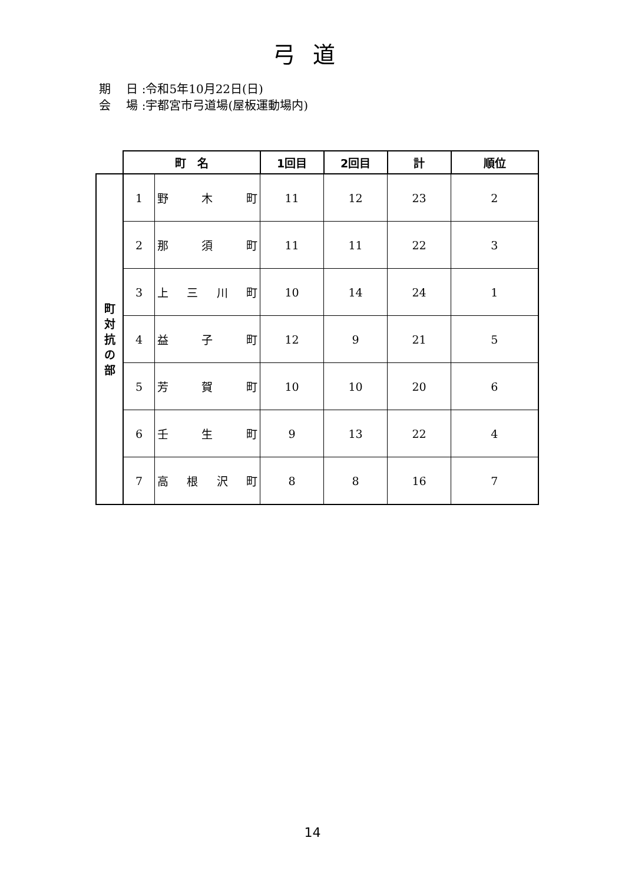弓道
期　 日 :令和5年10月22日(日)
会　 場 :宇都宮市弓道場(屋板運動場内)
| | 町 名 | | 1回目 | 2回目 | 計 | 順位 |
| --- | --- | --- | --- | --- | --- | --- |
| 町 対 抗 の 部 | 1 | 野 木 町 | 11 | 12 | 23 | 2 |
| | 2 | 那 須 町 | 11 | 11 | 22 | 3 |
| | 3 | 上 三 川 町 | 10 | 14 | 24 | 1 |
| | 4 | 益 子 町 | 12 | 9 | 21 | 5 |
| | 5 | 芳 賀 町 | 10 | 10 | 20 | 6 |
| | 6 | 壬 生 町 | 9 | 13 | 22 | 4 |
| | 7 | 高 根 沢 町 | 8 | 8 | 16 | 7 |
14